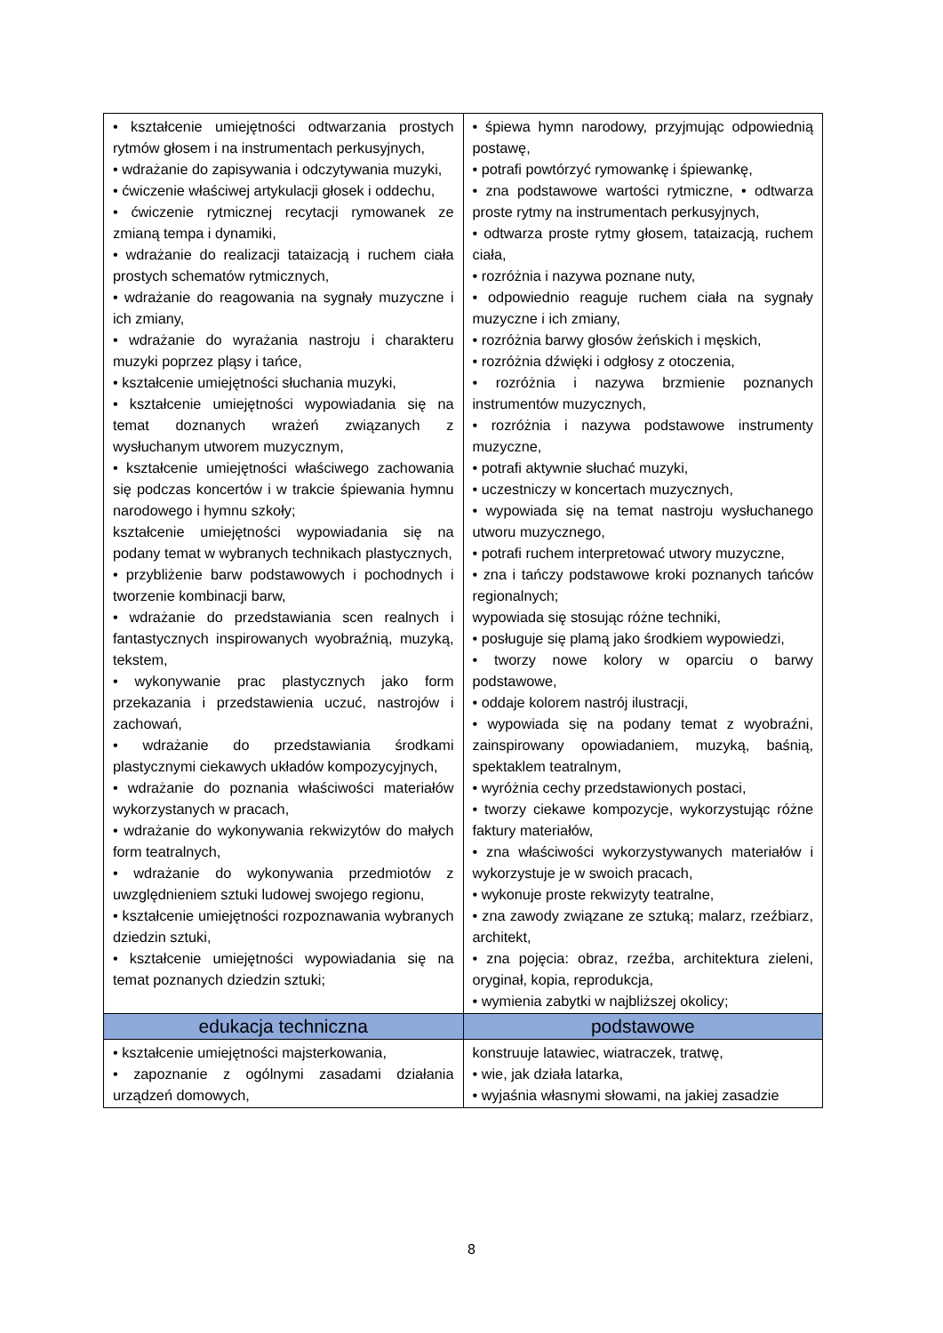| • kształcenie umiejętności odtwarzania prostych rytmów głosem i na instrumentach perkusyjnych, • wdrażanie do zapisywania i odczytywania muzyki, • ćwiczenie właściwej artykulacji głosek i oddechu, • ćwiczenie rytmicznej recytacji rymowanek ze zmianą tempa i dynamiki, • wdrażanie do realizacji tataizacją i ruchem ciała prostych schematów rytmicznych, • wdrażanie do reagowania na sygnały muzyczne i ich zmiany, • wdrażanie do wyrażania nastroju i charakteru muzyki poprzez pląsy i tańce, • kształcenie umiejętności słuchania muzyki, • kształcenie umiejętności wypowiadania się na temat doznanych wrażeń związanych z wysłuchanym utworem muzycznym, • kształcenie umiejętności właściwego zachowania się podczas koncertów i w trakcie śpiewania hymnu narodowego i hymnu szkoły; kształcenie umiejętności wypowiadania się na podany temat w wybranych technikach plastycznych, • przybliżenie barw podstawowych i pochodnych i tworzenie kombinacji barw, • wdrażanie do przedstawiania scen realnych i fantastycznych inspirowanych wyobraźnią, muzyką, tekstem, • wykonywanie prac plastycznych jako form przekazania i przedstawienia uczuć, nastrojów i zachowań, • wdrażanie do przedstawiania środkami plastycznymi ciekawych układów kompozycyjnych, • wdrażanie do poznania właściwości materiałów wykorzystanych w pracach, • wdrażanie do wykonywania rekwizytów do małych form teatralnych, • wdrażanie do wykonywania przedmiotów z uwzględnieniem sztuki ludowej swojego regionu, • kształcenie umiejętności rozpoznawania wybranych dziedzin sztuki, • kształcenie umiejętności wypowiadania się na temat poznanych dziedzin sztuki; | • śpiewa hymn narodowy, przyjmując odpowiednią postawę, • potrafi powtórzyć rymowankę i śpiewankę, • zna podstawowe wartości rytmiczne, • odtwarza proste rytmy na instrumentach perkusyjnych, • odtwarza proste rytmy głosem, tataizacją, ruchem ciała, • rozróżnia i nazywa poznane nuty, • odpowiednio reaguje ruchem ciała na sygnały muzyczne i ich zmiany, • rozróżnia barwy głosów żeńskich i męskich, • rozróżnia dźwięki i odgłosy z otoczenia, • rozróżnia i nazywa brzmienie poznanych instrumentów muzycznych, • rozróżnia i nazywa podstawowe instrumenty muzyczne, • potrafi aktywnie słuchać muzyki, • uczestniczy w koncertach muzycznych, • wypowiada się na temat nastroju wysłuchanego utworu muzycznego, • potrafi ruchem interpretować utwory muzyczne, • zna i tańczy podstawowe kroki poznanych tańców regionalnych; wypowiada się stosując różne techniki, • posługuje się plamą jako środkiem wypowiedzi, • tworzy nowe kolory w oparciu o barwy podstawowe, • oddaje kolorem nastrój ilustracji, • wypowiada się na podany temat z wyobraźni, zainspirowany opowiadaniem, muzyką, baśnią, spektaklem teatralnym, • wyróżnia cechy przedstawionych postaci, • tworzy ciekawe kompozycje, wykorzystując różne faktury materiałów, • zna właściwości wykorzystywanych materiałów i wykorzystuje je w swoich pracach, • wykonuje proste rekwizyty teatralne, • zna zawody związane ze sztuką; malarz, rzeźbiarz, architekt, • zna pojęcia: obraz, rzeźba, architektura zieleni, oryginał, kopia, reprodukcja, • wymienia zabytki w najbliższej okolicy; |
| edukacja techniczna | podstawowe |
| • kształcenie umiejętności majsterkowania, • zapoznanie z ogólnymi zasadami działania urządzeń domowych, | konstruuje latawiec, wiatraczek, tratwę, • wie, jak działa latarka, • wyjaśnia własnymi słowami, na jakiej zasadzie |
8